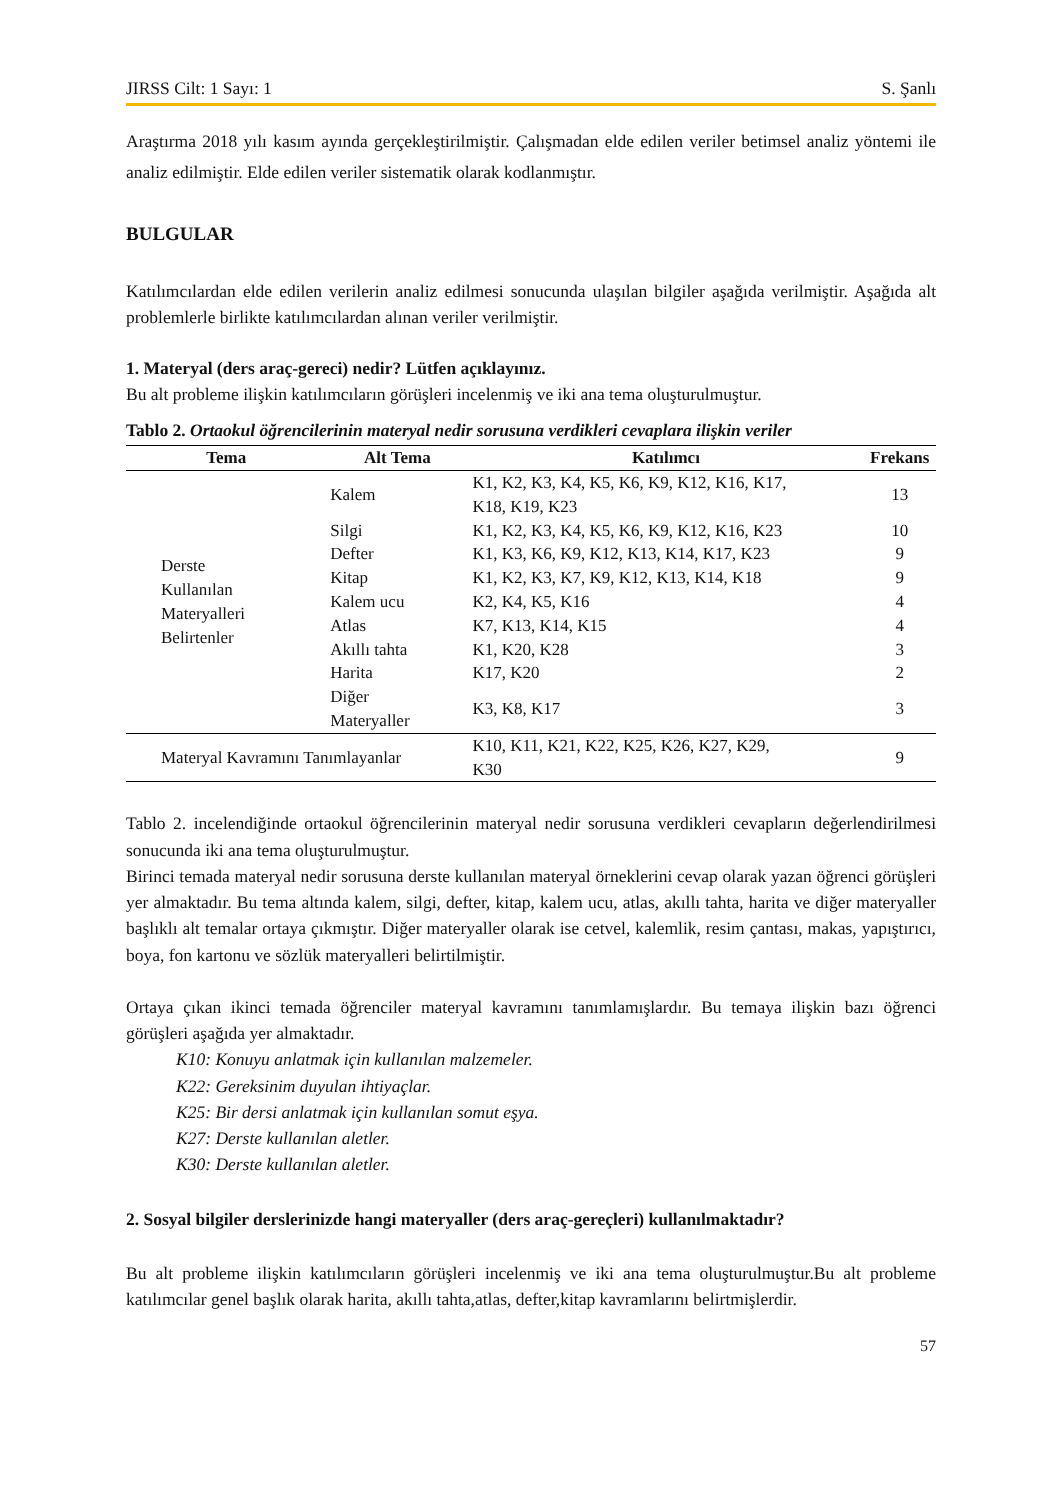JIRSS Cilt: 1 Sayı: 1 S. Şanlı
Araştırma 2018 yılı kasım ayında gerçekleştirilmiştir. Çalışmadan elde edilen veriler betimsel analiz yöntemi ile analiz edilmiştir. Elde edilen veriler sistematik olarak kodlanmıştır.
BULGULAR
Katılımcılardan elde edilen verilerin analiz edilmesi sonucunda ulaşılan bilgiler aşağıda verilmiştir. Aşağıda alt problemlerle birlikte katılımcılardan alınan veriler verilmiştir.
1. Materyal (ders araç-gereci) nedir? Lütfen açıklayınız.
Bu alt probleme ilişkin katılımcıların görüşleri incelenmiş ve iki ana tema oluşturulmuştur.
Tablo 2. Ortaokul öğrencilerinin materyal nedir sorusuna verdikleri cevaplara ilişkin veriler
| Tema | Alt Tema | Katılımcı | Frekans |
| --- | --- | --- | --- |
| Derste Kullanılan Materyalleri Belirtenler | Kalem | K1, K2, K3, K4, K5, K6, K9, K12, K16, K17, K18, K19, K23 | 13 |
| | Silgi | K1, K2, K3, K4, K5, K6, K9, K12, K16, K23 | 10 |
| | Defter | K1, K3, K6, K9, K12, K13, K14, K17, K23 | 9 |
| | Kitap | K1, K2, K3, K7, K9, K12, K13, K14, K18 | 9 |
| | Kalem ucu | K2, K4, K5, K16 | 4 |
| | Atlas | K7, K13, K14, K15 | 4 |
| | Akıllı tahta | K1, K20, K28 | 3 |
| | Harita | K17, K20 | 2 |
| | Diğer Materyaller | K3, K8, K17 | 3 |
| Materyal Kavramını Tanımlayanlar | | K10, K11, K21, K22, K25, K26, K27, K29, K30 | 9 |
Tablo 2. incelendiğinde ortaokul öğrencilerinin materyal nedir sorusuna verdikleri cevapların değerlendirilmesi sonucunda iki ana tema oluşturulmuştur.
Birinci temada materyal nedir sorusuna derste kullanılan materyal örneklerini cevap olarak yazan öğrenci görüşleri yer almaktadır. Bu tema altında kalem, silgi, defter, kitap, kalem ucu, atlas, akıllı tahta, harita ve diğer materyaller başlıklı alt temalar ortaya çıkmıştır. Diğer materyaller olarak ise cetvel, kalemlik, resim çantası, makas, yapıştırıcı, boya, fon kartonu ve sözlük materyalleri belirtilmiştir.
Ortaya çıkan ikinci temada öğrenciler materyal kavramını tanımlamışlardır. Bu temaya ilişkin bazı öğrenci görüşleri aşağıda yer almaktadır.
K10: Konuyu anlatmak için kullanılan malzemeler.
K22: Gereksinim duyulan ihtiyaçlar.
K25: Bir dersi anlatmak için kullanılan somut eşya.
K27: Derste kullanılan aletler.
K30: Derste kullanılan aletler.
2. Sosyal bilgiler derslerinizde hangi materyaller (ders araç-gereçleri) kullanılmaktadır?
Bu alt probleme ilişkin katılımcıların görüşleri incelenmiş ve iki ana tema oluşturulmuştur.Bu alt probleme katılımcılar genel başlık olarak harita, akıllı tahta,atlas, defter,kitap kavramlarını belirtmişlerdir.
57